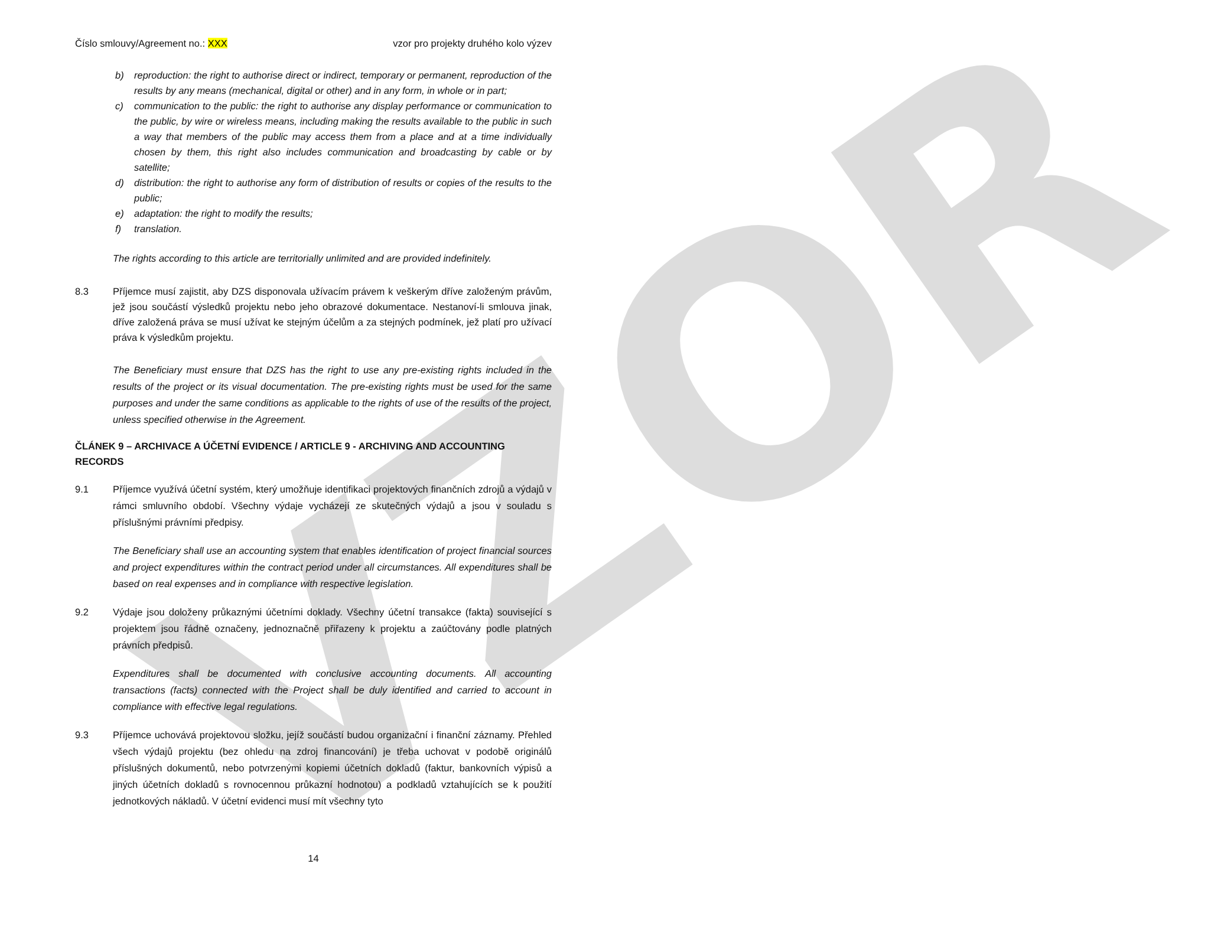VZOR
Číslo smlouvy/Agreement no.: XXX vzor pro projekty druhého kolo výzev
b) reproduction: the right to authorise direct or indirect, temporary or permanent, reproduction of the results by any means (mechanical, digital or other) and in any form, in whole or in part;
c) communication to the public: the right to authorise any display performance or communication to the public, by wire or wireless means, including making the results available to the public in such a way that members of the public may access them from a place and at a time individually chosen by them, this right also includes communication and broadcasting by cable or by satellite;
d) distribution: the right to authorise any form of distribution of results or copies of the results to the public;
e) adaptation: the right to modify the results;
f) translation.
The rights according to this article are territorially unlimited and are provided indefinitely.
8.3 Příjemce musí zajistit, aby DZS disponovala užívacím právem k veškerým dříve založeným právům, jež jsou součástí výsledků projektu nebo jeho obrazové dokumentace. Nestanoví-li smlouva jinak, dříve založená práva se musí užívat ke stejným účelům a za stejných podmínek, jež platí pro užívací práva k výsledkům projektu.
The Beneficiary must ensure that DZS has the right to use any pre-existing rights included in the results of the project or its visual documentation. The pre-existing rights must be used for the same purposes and under the same conditions as applicable to the rights of use of the results of the project, unless specified otherwise in the Agreement.
ČLÁNEK 9 – ARCHIVACE A ÚČETNÍ EVIDENCE / ARTICLE 9 - ARCHIVING AND ACCOUNTING RECORDS
9.1 Příjemce využívá účetní systém, který umožňuje identifikaci projektových finančních zdrojů a výdajů v rámci smluvního období. Všechny výdaje vycházejí ze skutečných výdajů a jsou v souladu s příslušnými právními předpisy.
The Beneficiary shall use an accounting system that enables identification of project financial sources and project expenditures within the contract period under all circumstances. All expenditures shall be based on real expenses and in compliance with respective legislation.
9.2 Výdaje jsou doloženy průkaznými účetními doklady. Všechny účetní transakce (fakta) související s projektem jsou řádně označeny, jednoznačně přiřazeny k projektu a zaúčtovány podle platných právních předpisů.
Expenditures shall be documented with conclusive accounting documents. All accounting transactions (facts) connected with the Project shall be duly identified and carried to account in compliance with effective legal regulations.
9.3 Příjemce uchovává projektovou složku, jejíž součástí budou organizační i finanční záznamy. Přehled všech výdajů projektu (bez ohledu na zdroj financování) je třeba uchovat v podobě originálů příslušných dokumentů, nebo potvrzenými kopiemi účetních dokladů (faktur, bankovních výpisů a jiných účetních dokladů s rovnocennou průkazní hodnotou) a podkladů vztahujících se k použití jednotkových nákladů. V účetní evidenci musí mít všechny tyto
14